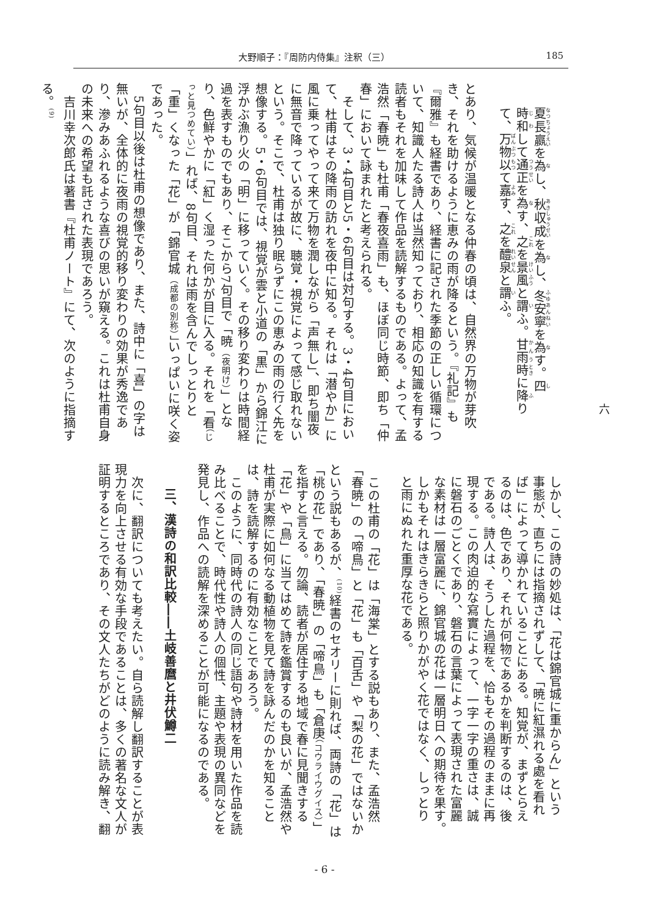大野順子：『周防内侍集』注釈（三） 185
夏長嬴を為し、秋収成を為し、冬安寧を為す。四
時和して通正を為す、之を景風と謂ふ。甘雨時に降り
て、万物以て嘉す、之を醴泉と謂ふ。
​
とあり、気候が温暖となる仲春の頃は、自然界の万物が芽吹き、それを助けるように恵みの雨が降るという。『礼記』も『爾雅』も経書であり、経書に記された季節の正しい循環について、知識人たる詩人は当然知っており、相応の知識を有する読者もそれを加味して作品を読解するものである。よって、孟浩然「春暁」も杜甫「春夜喜雨」も、ほぼ同じ時節、即ち「仲春」において詠まれたと考えられる。
　そして、3・4句目と5・6句目は対句する。3・4句目において、杜甫はその降雨の訪れを夜中に知る。それは「潜やか」に風に乗ってやって来て万物を潤しながら「声無し」、即ち闇夜に無音で降っているが故に、聴覚・視覚によって感じ取れないという。そこで、杜甫は独り眠らずにこの恵みの雨の行く先を想像する。5・6句目では、視覚が雲と小道の「黒」から錦江に浮かぶ漁り火の「明」に移っていく。その移り変わりは時間経過を表すものでもあり、そこから7句目で「暁（夜明け）」となり、色鮮やかに「紅」く湿った何かが目に入る。それを「看（じっと見つめてい）」れば、8句目、それは雨を含んでしっとりと「重」くなった「花」が「錦官城（成都の別称）」いっぱいに咲く姿であった。
　5句目以後は杜甫の想像であり、また、詩中に「喜」の字は無いが、全体的に夜雨の視覚的移り変わりの効果が秀逸であり、滲みあふれるような喜びの思いが窺える。これは杜甫自身の未来への希望も託された表現であろう。
　吉川幸次郎氏は著書『杜甫ノート』にて、次のように指摘する。<sup>(9)</sup>
しかし、この詩の妙処は、「花は錦官城に重からん」という
事態が、直ちには指摘されずして、「暁に紅濕れる處を看れ
ば」によって導かれていることにある。知覚が、まずとらえ
るのは、色であり、それが何物であるかを判断するのは、後
である。詩人は、そうした過程を、恰もその過程のままに再
現する。この肉迫的な寫實によって、一字一字の重さは、誠
に磐石のごとくであり、磐石の言葉によって表現された富麗
な素材は一層富麗に、錦官城の花は一層明日への期待を果す。
しかもそれはきらきらと照りかがやく花ではなく、しっとり
と雨にぬれた重厚な花である。
​
　この杜甫の「花」は「海棠」とする説もあり、また、孟浩然「春暁」の「啼鳥」と「花」も「百舌」や「梨の花」ではないかという説もあるが、<sup>(10)</sup>経書のセオリーに則れば、両詩の「花」は「桃の花」であり、「春暁」の「啼鳥」も「倉庚（コウライウグイス）」を指すと言える。勿論、読者が居住する地域で春に見聞きする「花」や「鳥」に当てはめて詩を鑑賞するのも良いが、孟浩然や杜甫が実際に如何なる動植物を見て詩を詠んだのかを知ることは、詩を読解するのに有効なことであろう。
　このように、同時代の詩人の同じ語句や詩材を用いた作品を読み比べることで、時代性や詩人の個性、主題や表現の異同などを発見し、作品への読解を深めることが可能になるのである。
​
三、漢詩の和訳比較――土岐善麿と井伏鱒二
​
　次に、翻訳についても考えたい。自ら読解し翻訳することが表現力を向上させる有効な手段であることは、多くの著名な文人が証明するところであり、その文人たちがどのように読み解き、翻
六
- 6 -